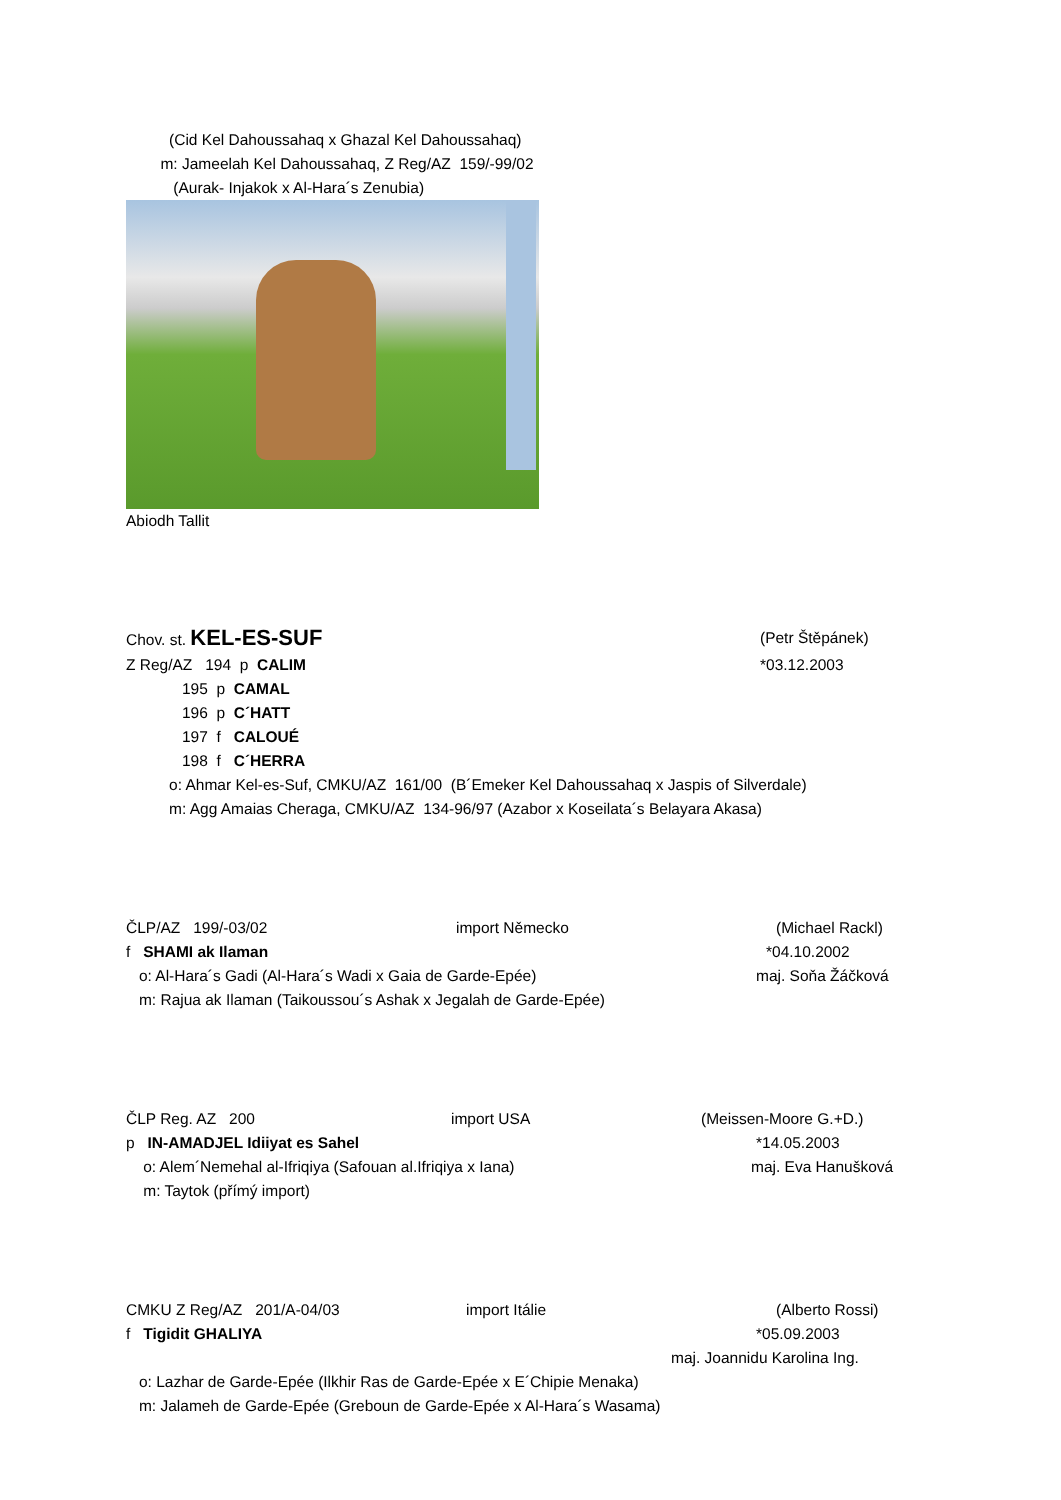(Cid Kel Dahoussahaq x Ghazal Kel Dahoussahaq)
m: Jameelah Kel Dahoussahaq, Z Reg/AZ 159/-99/02
(Aurak- Injakok x Al-Hara´s Zenubia)
Abiodh Tallit
Chov. st. KEL-ES-SUF (Petr Štěpánek)
Z Reg/AZ 194 p CALIM *03.12.2003
195 p CAMAL
196 p C´HATT
197 f CALOUÉ
198 f C´HERRA
o: Ahmar Kel-es-Suf, CMKU/AZ 161/00 (B´Emeker Kel Dahoussahaq x Jaspis of Silverdale)
m: Agg Amaias Cheraga, CMKU/AZ 134-96/97 (Azabor x Koseilata´s Belayara Akasa)
ČLP/AZ 199/-03/02 import Německo (Michael Rackl)
f SHAMI ak Ilaman *04.10.2002
o: Al-Hara´s Gadi (Al-Hara´s Wadi x Gaia de Garde-Epée) maj. Soňa Žáčková
m: Rajua ak Ilaman (Taikoussou´s Ashak x Jegalah de Garde-Epée)
ČLP Reg. AZ 200 import USA (Meissen-Moore G.+D.)
p IN-AMADJEL Idiiyat es Sahel *14.05.2003
o: Alem´Nemehal al-Ifriqiya (Safouan al.Ifriqiya x Iana) maj. Eva Hanušková
m: Taytok (přímý import)
CMKU Z Reg/AZ 201/A-04/03 import Itálie (Alberto Rossi)
f Tigidit GHALIYA *05.09.2003
maj. Joannidu Karolina Ing.
o: Lazhar de Garde-Epée (Ilkhir Ras de Garde-Epée x E´Chipie Menaka)
m: Jalameh de Garde-Epée (Greboun de Garde-Epée x Al-Hara´s Wasama)